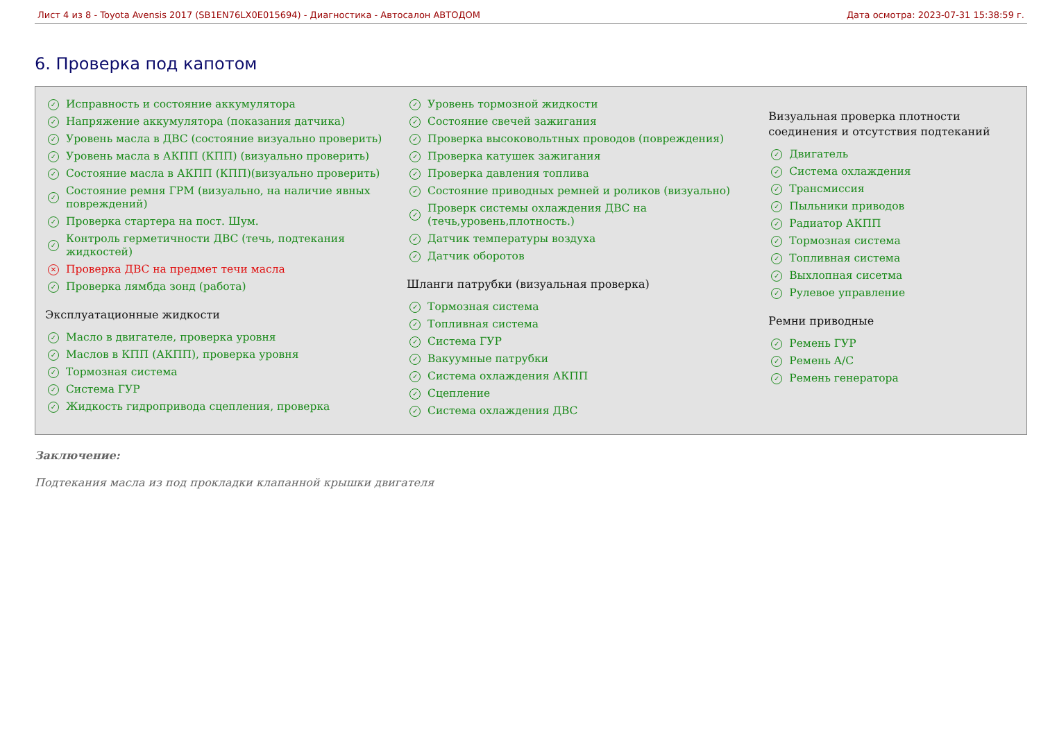Лист 4 из 8 - Toyota Avensis 2017 (SB1EN76LX0E015694) - Диагностика - Автосалон АВТОДОМ Дата осмотра: 2023-07-31 15:38:59 г.
6. Проверка под капотом
✓ Исправность и состояние аккумулятора
✓ Напряжение аккумулятора (показания датчика)
✓ Уровень масла в ДВС (состояние визуально проверить)
✓ Уровень масла в АКПП (КПП) (визуально проверить)
✓ Состояние масла в АКПП (КПП)(визуально проверить)
✓ Состояние ремня ГРМ (визуально, на наличие явных повреждений)
✓ Проверка стартера на пост. Шум.
✓ Контроль герметичности ДВС (течь, подтекания жидкостей)
✕ Проверка ДВС на предмет течи масла
✓ Проверка лямбда зонд (работа)
Эксплуатационные жидкости
✓ Масло в двигателе, проверка уровня
✓ Маслов в КПП (АКПП), проверка уровня
✓ Тормозная система
✓ Система ГУР
✓ Жидкость гидропривода сцепления, проверка
✓ Уровень тормозной жидкости
✓ Состояние свечей зажигания
✓ Проверка высоковольтных проводов (повреждения)
✓ Проверка катушек зажигания
✓ Проверка давления топлива
✓ Состояние приводных ремней и роликов (визуально)
✓ Проверк системы охлаждения ДВС на (течь,уровень,плотность.)
✓ Датчик температуры воздуха
✓ Датчик оборотов
Шланги патрубки (визуальная проверка)
✓ Тормозная система
✓ Топливная система
✓ Система ГУР
✓ Вакуумные патрубки
✓ Система охлаждения АКПП
✓ Сцепление
✓ Система охлаждения ДВС
Визуальная проверка плотности соединения и отсутствия подтеканий
✓ Двигатель
✓ Система охлаждения
✓ Трансмиссия
✓ Пыльники приводов
✓ Радиатор АКПП
✓ Тормозная система
✓ Топливная система
✓ Выхлопная сисетма
✓ Рулевое управление
Ремни приводные
✓ Ремень ГУР
✓ Ремень A/C
✓ Ремень генератора
Заключение:
Подтекания масла из под прокладки клапанной крышки двигателя